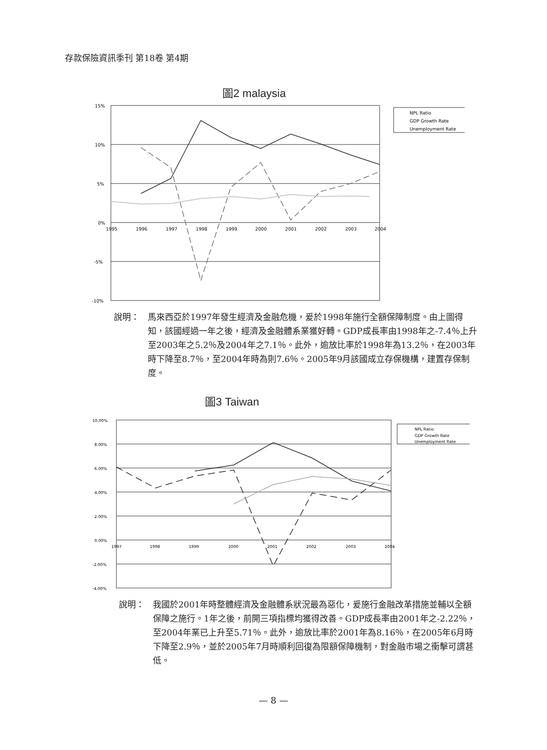存款保險資訊季刊 第18卷 第4期
圖2 malaysia
15%
10%
5%
0%
-5%
-10%
1995
1996
1997
1998
1999
2000
2001
2002
2003
2004
NPL Ratio
GDP Growth Rate
Unemployment Rate
說明： 馬來西亞於1997年發生經濟及金融危機，爰於1998年施行全額保障制度。由上圖得知，該國經過一年之後，經濟及金融體系業獲好轉。GDP成長率由1998年之-7.4％上升至2003年之5.2％及2004年之7.1％。此外，逾放比率於1998年為13.2％，在2003年時下降至8.7％，至2004年時為則7.6％。2005年9月該國成立存保機構，建置存保制度。
圖3 Taiwan
10.00%
8.00%
6.00%
4.00%
2.00%
0.00%
-2.00%
-4.00%
1997
1998
1999
2000
2001
2002
2003
2004
NPL Ratio
GDP Growth Rate
Unemployment Rate
說明： 我國於2001年時整體經濟及金融體系狀況最為惡化，爰施行金融改革措施並輔以全額保障之施行。1年之後，前開三項指標均獲得改善。GDP成長率由2001年之-2.22％，至2004年業已上升至5.71％。此外，逾放比率於2001年為8.16％，在2005年6月時下降至2.9％，並於2005年7月時順利回復為限額保障機制，對金融市場之衝擊可謂甚低。
— 8 —